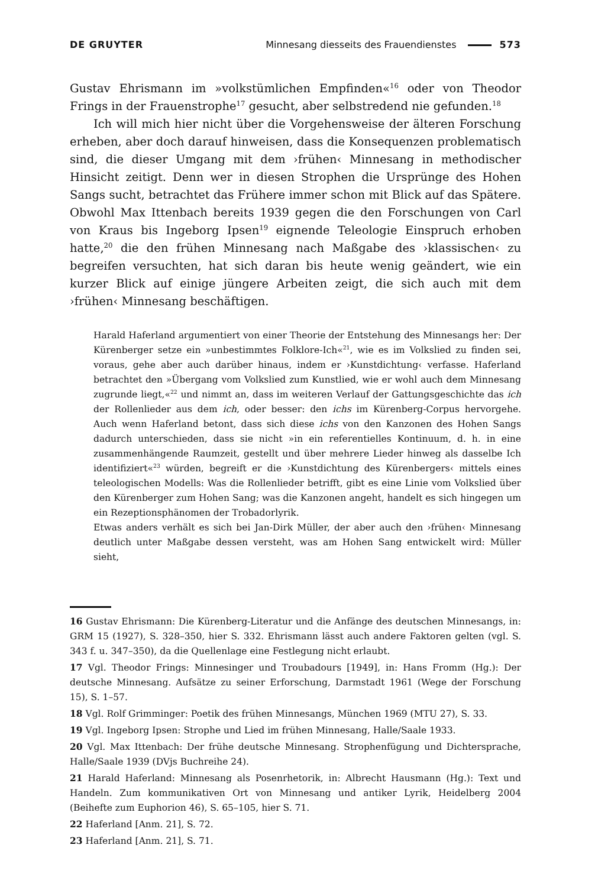DE GRUYTER Minnesang diesseits des Frauendienstes 573
Gustav Ehrismann im »volkstümlichen Empfinden«<sup>16</sup> oder von Theodor Frings in der Frauenstrophe<sup>17</sup> gesucht, aber selbstredend nie gefunden.<sup>18</sup>
Ich will mich hier nicht über die Vorgehensweise der älteren Forschung erheben, aber doch darauf hinweisen, dass die Konsequenzen problematisch sind, die dieser Umgang mit dem ›frühen‹ Minnesang in methodischer Hinsicht zeitigt. Denn wer in diesen Strophen die Ursprünge des Hohen Sangs sucht, betrachtet das Frühere immer schon mit Blick auf das Spätere. Obwohl Max Ittenbach bereits 1939 gegen die den Forschungen von Carl von Kraus bis Ingeborg Ipsen<sup>19</sup> eignende Teleologie Einspruch erhoben hatte,<sup>20</sup> die den frühen Minnesang nach Maßgabe des ›klassischen‹ zu begreifen versuchten, hat sich daran bis heute wenig geändert, wie ein kurzer Blick auf einige jüngere Arbeiten zeigt, die sich auch mit dem ›frühen‹ Minnesang beschäftigen.
Harald Haferland argumentiert von einer Theorie der Entstehung des Minnesangs her: Der Kürenberger setze ein »unbestimmtes Folklore-Ich«<sup>21</sup>, wie es im Volkslied zu finden sei, voraus, gehe aber auch darüber hinaus, indem er ›Kunstdichtung‹ verfasse. Haferland betrachtet den »Übergang vom Volkslied zum Kunstlied, wie er wohl auch dem Minnesang zugrunde liegt,«<sup>22</sup> und nimmt an, dass im weiteren Verlauf der Gattungsgeschichte das ich der Rollenlieder aus dem ich, oder besser: den ichs im Kürenberg-Corpus hervorgehe. Auch wenn Haferland betont, dass sich diese ichs von den Kanzonen des Hohen Sangs dadurch unterschieden, dass sie nicht »in ein referentielles Kontinuum, d. h. in eine zusammenhängende Raumzeit, gestellt und über mehrere Lieder hinweg als dasselbe Ich identifiziert«<sup>23</sup> würden, begreift er die ›Kunstdichtung des Kürenbergers‹ mittels eines teleologischen Modells: Was die Rollenlieder betrifft, gibt es eine Linie vom Volkslied über den Kürenberger zum Hohen Sang; was die Kanzonen angeht, handelt es sich hingegen um ein Rezeptionsphänomen der Trobadorlyrik.
Etwas anders verhält es sich bei Jan-Dirk Müller, der aber auch den ›frühen‹ Minnesang deutlich unter Maßgabe dessen versteht, was am Hohen Sang entwickelt wird: Müller sieht,
16 Gustav Ehrismann: Die Kürenberg-Literatur und die Anfänge des deutschen Minnesangs, in: GRM 15 (1927), S. 328–350, hier S. 332. Ehrismann lässt auch andere Faktoren gelten (vgl. S. 343 f. u. 347–350), da die Quellenlage eine Festlegung nicht erlaubt.
17 Vgl. Theodor Frings: Minnesinger und Troubadours [1949], in: Hans Fromm (Hg.): Der deutsche Minnesang. Aufsätze zu seiner Erforschung, Darmstadt 1961 (Wege der Forschung 15), S. 1–57.
18 Vgl. Rolf Grimminger: Poetik des frühen Minnesangs, München 1969 (MTU 27), S. 33.
19 Vgl. Ingeborg Ipsen: Strophe und Lied im frühen Minnesang, Halle/Saale 1933.
20 Vgl. Max Ittenbach: Der frühe deutsche Minnesang. Strophenfügung und Dichtersprache, Halle/Saale 1939 (DVjs Buchreihe 24).
21 Harald Haferland: Minnesang als Posenrhetorik, in: Albrecht Hausmann (Hg.): Text und Handeln. Zum kommunikativen Ort von Minnesang und antiker Lyrik, Heidelberg 2004 (Beihefte zum Euphorion 46), S. 65–105, hier S. 71.
22 Haferland [Anm. 21], S. 72.
23 Haferland [Anm. 21], S. 71.